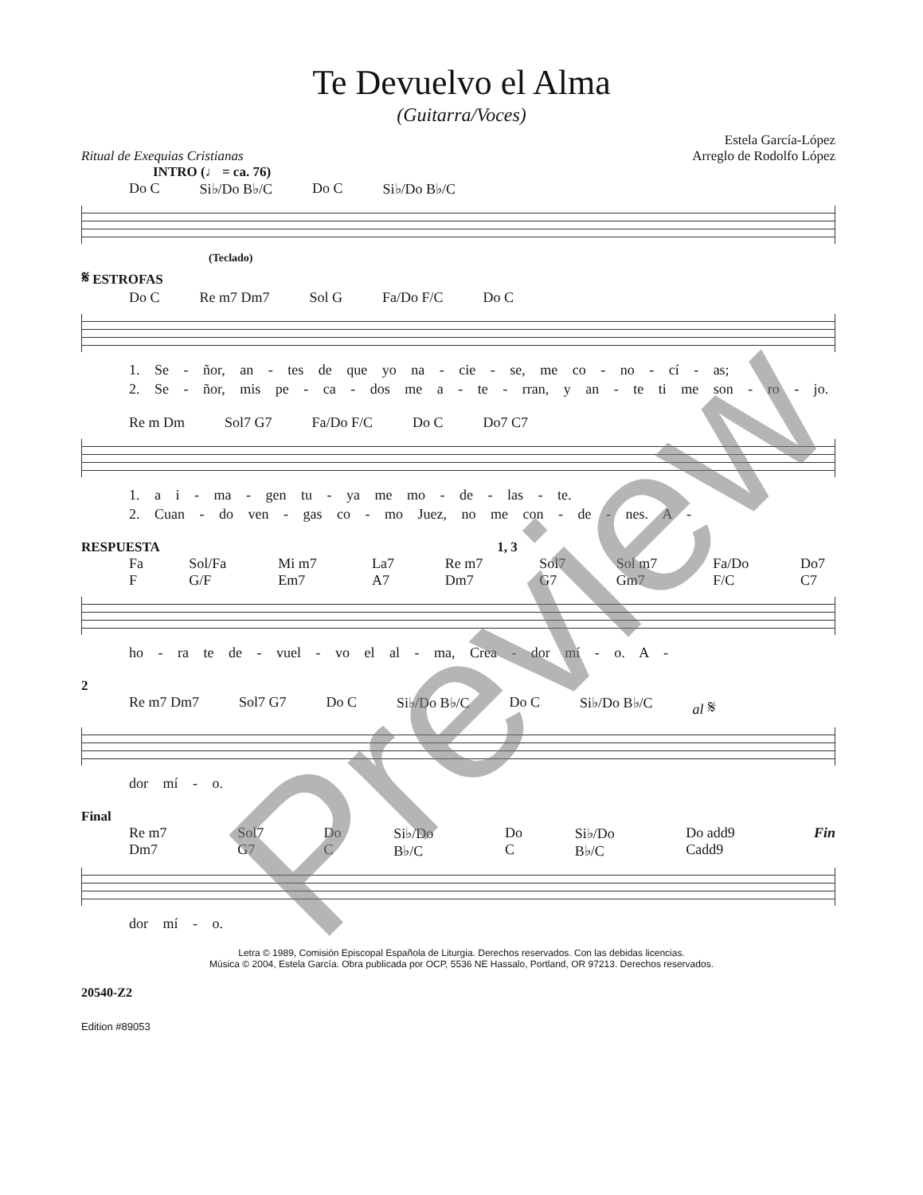Te Devuelvo el Alma
(Guitarra/Voces)
Ritual de Exequias Cristianas Estela García-López
Arreglo de Rodolfo López
INTRO (♩ = ca. 76)
Do C Si♭/Do B♭/C Do C Si♭/Do B♭/C
(Teclado)
𝄋 ESTROFAS
Do C Re m7 Dm7 Sol G Fa/Do F/C Do C
1. Se - ñor, an - tes de que yo na - cie - se, me co - no - cí - as;
2. Se - ñor, mis pe - ca - dos me a - te - rran, y an - te ti me son - ro - jo.
Re m Dm Sol7 G7 Fa/Do F/C Do C Do7 C7
1. a i - ma - gen tu - ya me mo - de - las - te.
2. Cuan - do ven - gas co - mo Juez, no me con - de - nes. A -
RESPUESTA 1, 3
Fa F Sol/Fa G/F Mi m7 Em7 La7 A7 Re m7 Dm7 Sol7 G7 Sol m7 Gm7 Fa/Do F/C Do7 C7
ho - ra te de - vuel - vo el al - ma, Crea - dor mí - o. A -
2
Re m7 Dm7 Sol7 G7 Do C Si♭/Do B♭/C Do C Si♭/Do B♭/C al 𝄋
dor mí - o.
Final
Re m7 Dm7 Sol7 G7 Do C Si♭/Do B♭/C Do C Si♭/Do B♭/C Do add9 Cadd9 Fin
dor mí - o.
Letra © 1989, Comisión Episcopal Española de Liturgia. Derechos reservados. Con las debidas licencias.
Música © 2004, Estela García. Obra publicada por OCP, 5536 NE Hassalo, Portland, OR 97213. Derechos reservados.
20540-Z2
Edition #89053
Preview